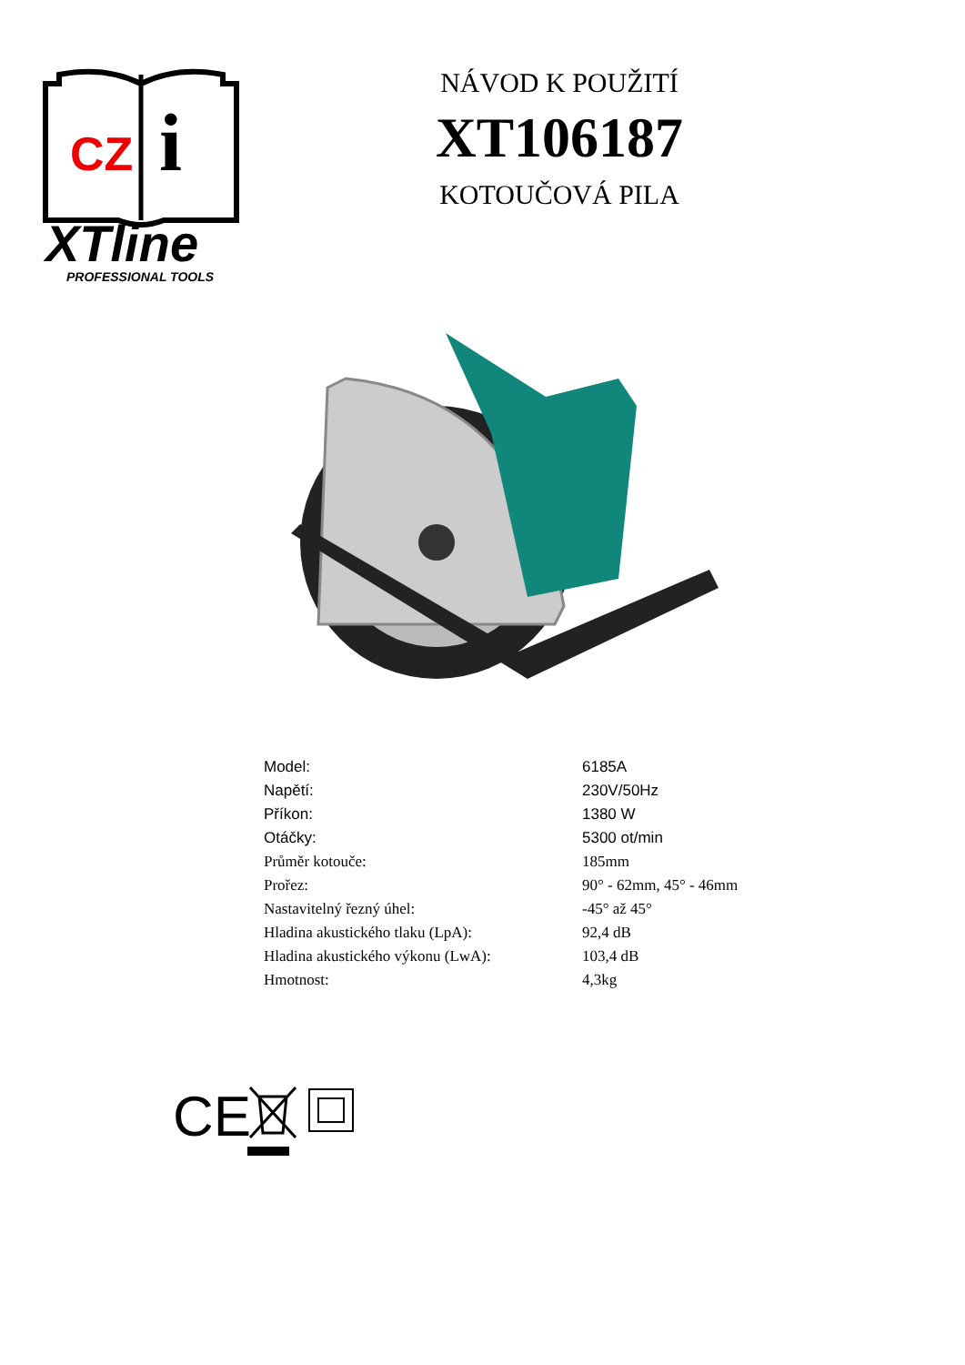CZ
i
XTline
PROFESSIONAL TOOLS
NÁVOD K POUŽITÍ
XT106187
KOTOUČOVÁ PILA
| Model: | 6185A |
| Napětí: | 230V/50Hz |
| Příkon: | 1380 W |
| Otáčky: | 5300 ot/min |
| Průměr kotouče: | 185mm |
| Prořez: | 90° - 62mm, 45° - 46mm |
| Nastavitelný řezný úhel: | -45° až 45° |
| Hladina akustického tlaku (LpA): | 92,4 dB |
| Hladina akustického výkonu (LwA): | 103,4 dB |
| Hmotnost: | 4,3kg |
CE